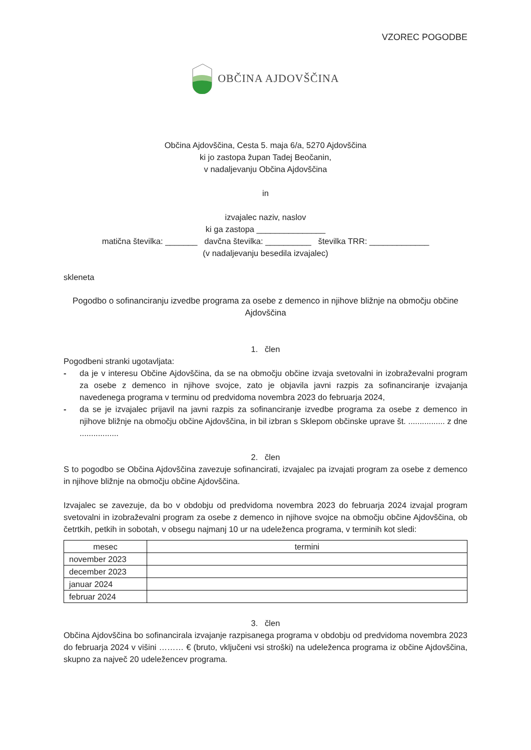VZOREC POGODBE
OBČINA AJDOVŠČINA
Občina Ajdovščina, Cesta 5. maja 6/a, 5270 Ajdovščina
ki jo zastopa župan Tadej Beočanin,
v nadaljevanju Občina Ajdovščina
in
izvajalec naziv, naslov
ki ga zastopa _______________
matična številka: _______ davčna številka: __________ številka TRR: _____________
(v nadaljevanju besedila izvajalec)
skleneta
Pogodbo o sofinanciranju izvedbe programa za osebe z demenco in njihove bližnje na območju občine Ajdovščina
1. člen
Pogodbeni stranki ugotavljata:
- da je v interesu Občine Ajdovščina, da se na območju občine izvaja svetovalni in izobraževalni program za osebe z demenco in njihove svojce, zato je objavila javni razpis za sofinanciranje izvajanja navedenega programa v terminu od predvidoma novembra 2023 do februarja 2024,
- da se je izvajalec prijavil na javni razpis za sofinanciranje izvedbe programa za osebe z demenco in njihove bližnje na območju občine Ajdovščina, in bil izbran s Sklepom občinske uprave št. ................ z dne .................
2. člen
S to pogodbo se Občina Ajdovščina zavezuje sofinancirati, izvajalec pa izvajati program za osebe z demenco in njihove bližnje na območju občine Ajdovščina.
Izvajalec se zavezuje, da bo v obdobju od predvidoma novembra 2023 do februarja 2024 izvajal program svetovalni in izobraževalni program za osebe z demenco in njihove svojce na območju občine Ajdovščina, ob četrtkih, petkih in sobotah, v obsegu najmanj 10 ur na udeleženca programa, v terminih kot sledi:
| mesec | termini |
| --- | --- |
| november 2023 | |
| december 2023 | |
| januar 2024 | |
| februar 2024 | |
3. člen
Občina Ajdovščina bo sofinancirala izvajanje razpisanega programa v obdobju od predvidoma novembra 2023 do februarja 2024 v višini ……… € (bruto, vključeni vsi stroški) na udeleženca programa iz občine Ajdovščina, skupno za največ 20 udeležencev programa.